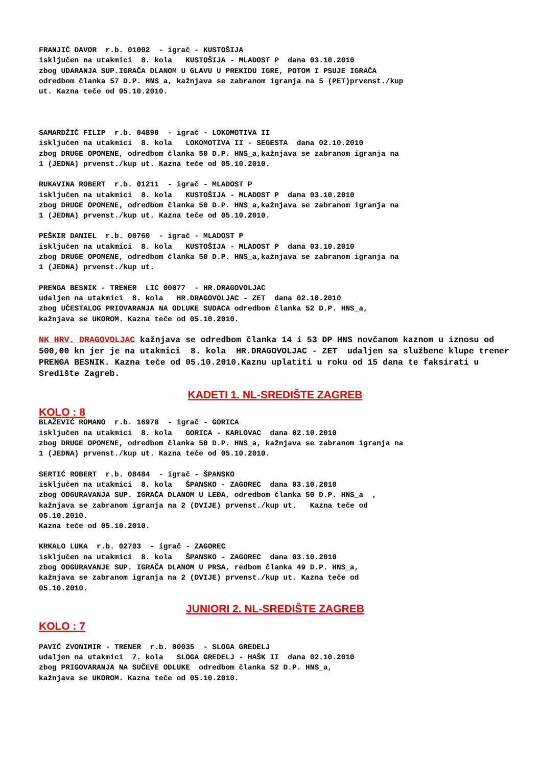FRANJIĆ DAVOR r.b. 01002 - igrač - KUSTOŠIJA isključen na utakmici 8. kola KUSTOŠIJA - MLADOST P dana 03.10.2010 zbog UDARANJA SUP.IGRAČA DLANOM U GLAVU U PREKIDU IGRE, POTOM I PSUJE IGRAČA odredbom članka 57 D.P. HNS_a, kažnjava se zabranom igranja na 5 (PET)prvenst./kup ut. Kazna teče od 05.10.2010.
SAMARDŽIĆ FILIP r.b. 04890 - igrač - LOKOMOTIVA II isključen na utakmici 8. kola LOKOMOTIVA II - SEGESTA dana 02.10.2010 zbog DRUGE OPOMENE, odredbom članka 50 D.P. HNS_a,kažnjava se zabranom igranja na 1 (JEDNA) prvenst./kup ut. Kazna teče od 05.10.2010.
RUKAVINA ROBERT r.b. 01211 - igrač - MLADOST P isključen na utakmici 8. kola KUSTOŠIJA - MLADOST P dana 03.10.2010 zbog DRUGE OPOMENE, odredbom članka 50 D.P. HNS_a,kažnjava se zabranom igranja na 1 (JEDNA) prvenst./kup ut. Kazna teče od 05.10.2010.
PEŠKIR DANIEL r.b. 00760 - igrač - MLADOST P isključen na utakmici 8. kola KUSTOŠIJA - MLADOST P dana 03.10.2010 zbog DRUGE OPOMENE, odredbom članka 50 D.P. HNS_a,kažnjava se zabranom igranja na 1 (JEDNA) prvenst./kup ut.
PRENGA BESNIK - TRENER LIC 00077 - HR.DRAGOVOLJAC udaljen na utakmici 8. kola HR.DRAGOVOLJAC - ZET dana 02.10.2010 zbog UČESTALOG PRIOVARANJA NA ODLUKE SUDACA odredbom članka 52 D.P. HNS_a, kažnjava se UKOROM. Kazna teče od 05.10.2010.
NK HRV. DRAGOVOLJAC kažnjava se odredbom članka 14 i 53 DP HNS novčanom kaznom u iznosu od 500,00 kn jer je na utakmici 8. kola HR.DRAGOVOLJAC - ZET udaljen sa službene klupe trener PRENGA BESNIK. Kazna teče od 05.10.2010.Kaznu uplatiti u roku od 15 dana te faksirati u Središte Zagreb.
KADETI 1. NL-SREDIŠTE ZAGREB
KOLO : 8
BLAŽEVIĆ ROMANO r.b. 16978 - igrač - GORICA isključen na utakmici 8. kola GORICA - KARLOVAC dana 02.10.2010 zbog DRUGE OPOMENE, odredbom članka 50 D.P. HNS_a, kažnjava se zabranom igranja na 1 (JEDNA) prvenst./kup ut. Kazna teče od 05.10.2010.
SERTIĆ ROBERT r.b. 08484 - igrač - ŠPANSKO isključen na utakmici 8. kola ŠPANSKO - ZAGOREC dana 03.10.2010 zbog ODGURAVANJA SUP. IGRAČA DLANOM U LEĐA, odredbom članka 50 D.P. HNS_a , kažnjava se zabranom igranja na 2 (DVIJE) prvenst./kup ut. Kazna teče od 05.10.2010. Kazna teče od 05.10.2010.
KRKALO LUKA r.b. 02703 - igrač - ZAGOREC isključen na utakmici 8. kola ŠPANSKO - ZAGOREC dana 03.10.2010 zbog ODGURAVANJE SUP. IGRAČA DLANOM U PRSA, redbom članka 49 D.P. HNS_a, kažnjava se zabranom igranja na 2 (DVIJE) prvenst./kup ut. Kazna teče od 05.10.2010.
JUNIORI 2. NL-SREDIŠTE ZAGREB
KOLO : 7
PAVIĆ ZVONIMIR - TRENER r.b. 00035 - SLOGA GREDELJ udaljen na utakmici 7. kola SLOGA GREDELJ - HAŠK II dana 02.10.2010 zbog PRIGOVARANJA NA SUČEVE ODLUKE odredbom članka 52 D.P. HNS_a, kažnjava se UKOROM. Kazna teče od 05.10.2010.